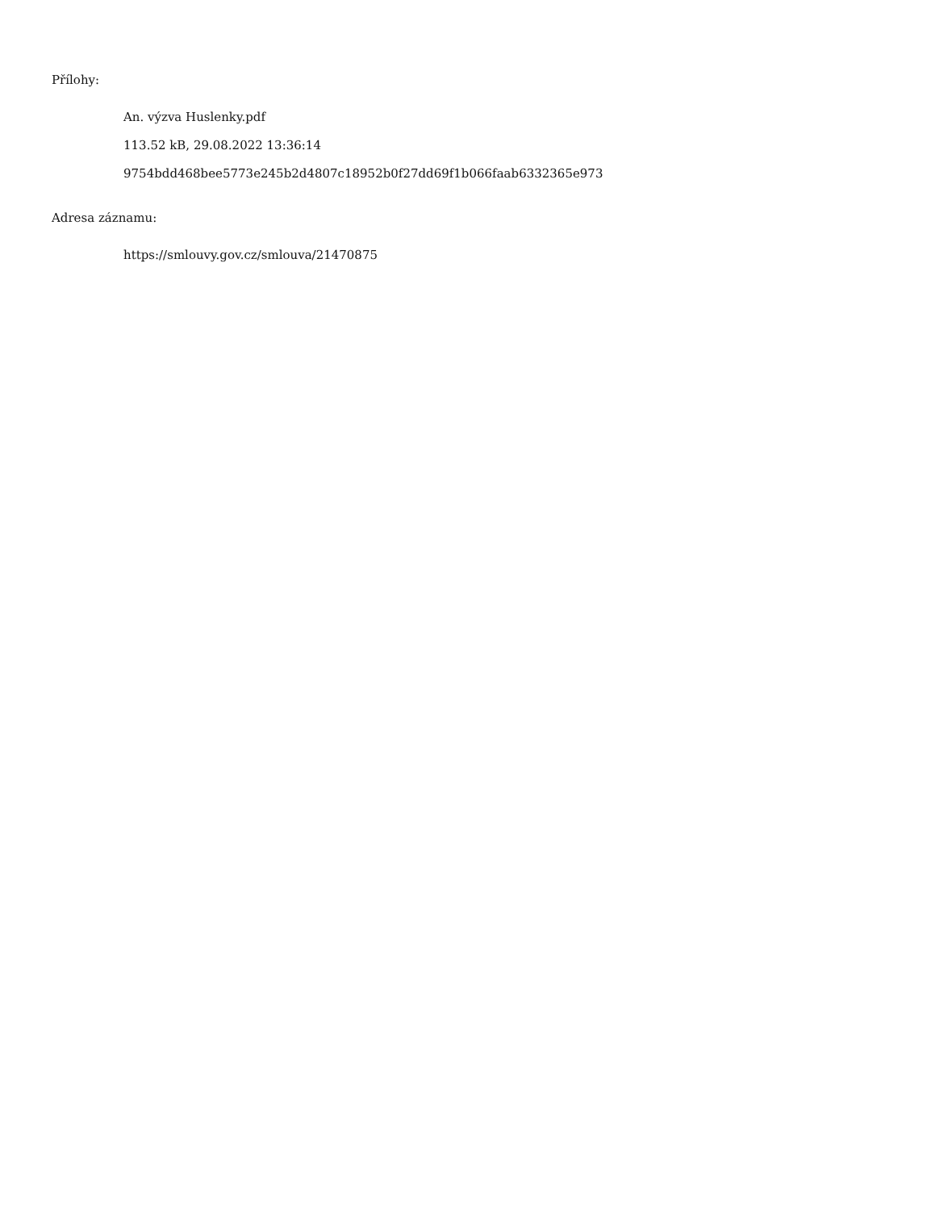Přílohy:
An. výzva Huslenky.pdf
113.52 kB, 29.08.2022 13:36:14
9754bdd468bee5773e245b2d4807c18952b0f27dd69f1b066faab6332365e973
Adresa záznamu:
https://smlouvy.gov.cz/smlouva/21470875